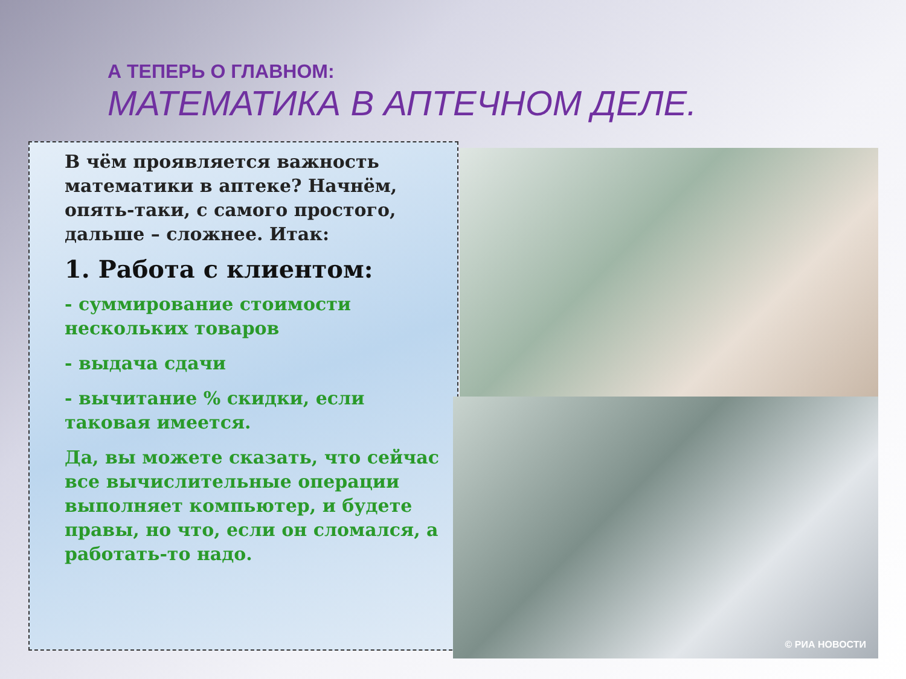А ТЕПЕРЬ О ГЛАВНОМ:
МАТЕМАТИКА В АПТЕЧНОМ ДЕЛЕ.
В чём проявляется важность математики в аптеке? Начнём, опять-таки, с самого простого, дальше – сложнее. Итак:
1. Работа с клиентом:
- суммирование стоимости нескольких товаров
- выдача сдачи
- вычитание % скидки, если таковая имеется.
Да, вы можете сказать, что сейчас все вычислительные операции выполняет компьютер, и будете правы, но что, если он сломался, а работать-то надо.
© РИА НОВОСТИ